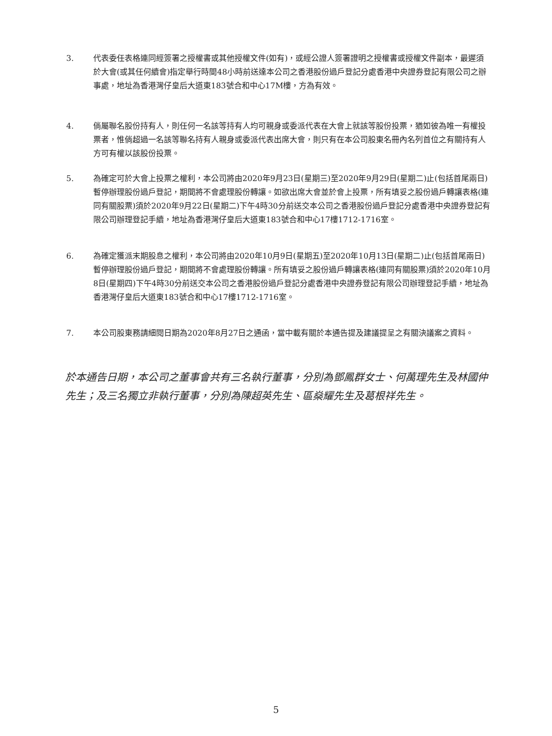3. 代表委任表格連同經簽署之授權書或其他授權文件(如有)，或經公證人簽署證明之授權書或授權文件副本，最遲須於大會(或其任何續會)指定舉行時間48小時前送達本公司之香港股份過戶登記分處香港中央證券登記有限公司之辦事處，地址為香港灣仔皇后大道東183號合和中心17M樓，方為有效。
4. 倘屬聯名股份持有人，則任何一名該等持有人均可親身或委派代表在大會上就該等股份投票，猶如彼為唯一有權投票者，惟倘超過一名該等聯名持有人親身或委派代表出席大會，則只有在本公司股東名冊內名列首位之有關持有人方可有權以該股份投票。
5. 為確定可於大會上投票之權利，本公司將由2020年9月23日(星期三)至2020年9月29日(星期二)止(包括首尾兩日)暫停辦理股份過戶登記，期間將不會處理股份轉讓。如欲出席大會並於會上投票，所有填妥之股份過戶轉讓表格(連同有關股票)須於2020年9月22日(星期二)下午4時30分前送交本公司之香港股份過戶登記分處香港中央證券登記有限公司辦理登記手續，地址為香港灣仔皇后大道東183號合和中心17樓1712-1716室。
6. 為確定獲派末期股息之權利，本公司將由2020年10月9日(星期五)至2020年10月13日(星期二)止(包括首尾兩日)暫停辦理股份過戶登記，期間將不會處理股份轉讓。所有填妥之股份過戶轉讓表格(連同有關股票)須於2020年10月8日(星期四)下午4時30分前送交本公司之香港股份過戶登記分處香港中央證券登記有限公司辦理登記手續，地址為香港灣仔皇后大道東183號合和中心17樓1712-1716室。
7. 本公司股東務請細閱日期為2020年8月27日之通函，當中載有關於本通告提及建議提呈之有關決議案之資料。
於本通告日期，本公司之董事會共有三名執行董事，分別為鄧鳳群女士、何萬理先生及林國仲先生；及三名獨立非執行董事，分別為陳超英先生、區燊耀先生及葛根祥先生。
5